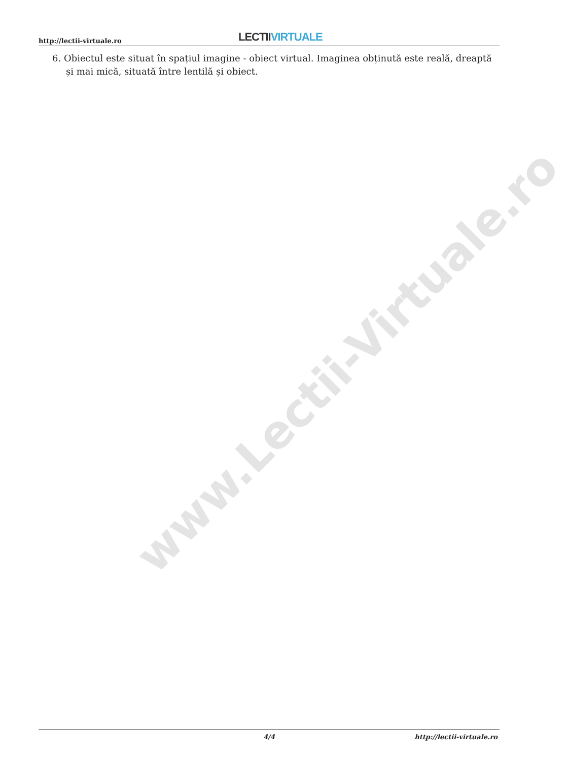www.Lectii-Virtuale.ro
http://lectii-virtuale.ro LECTII VIRTUALE
6. Obiectul este situat în spațiul imagine - obiect virtual. Imaginea obținută este reală, dreaptă și mai mică, situată între lentilă și obiect.
4/4 http://lectii-virtuale.ro